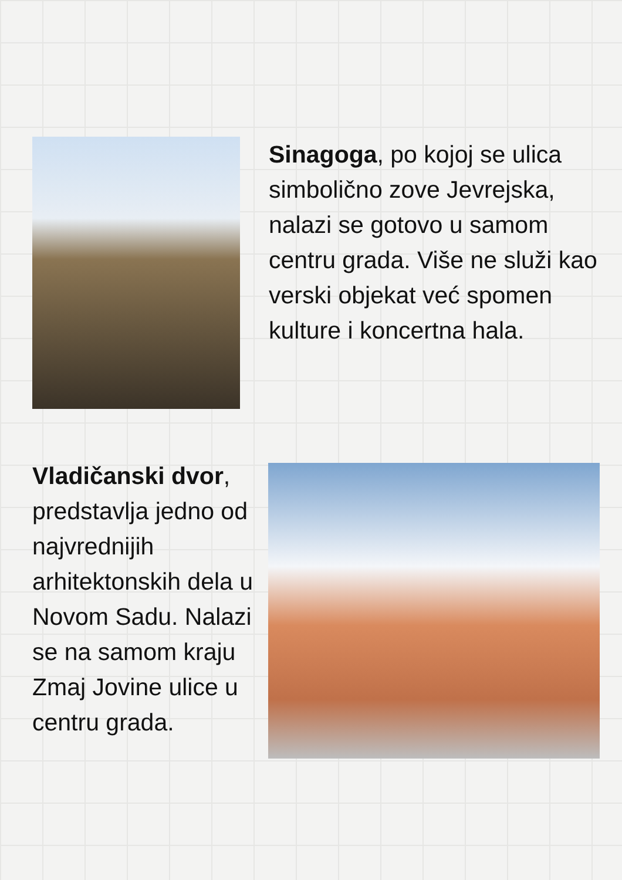Sinagoga, po kojoj se ulica simbolično zove Jevrejska, nalazi se gotovo u samom centru grada. Više ne služi kao verski objekat već spomen kulture i koncertna hala.
Vladičanski dvor, predstavlja jedno od najvrednijih arhitektonskih dela u Novom Sadu. Nalazi se na samom kraju Zmaj Jovine ulice u centru grada.